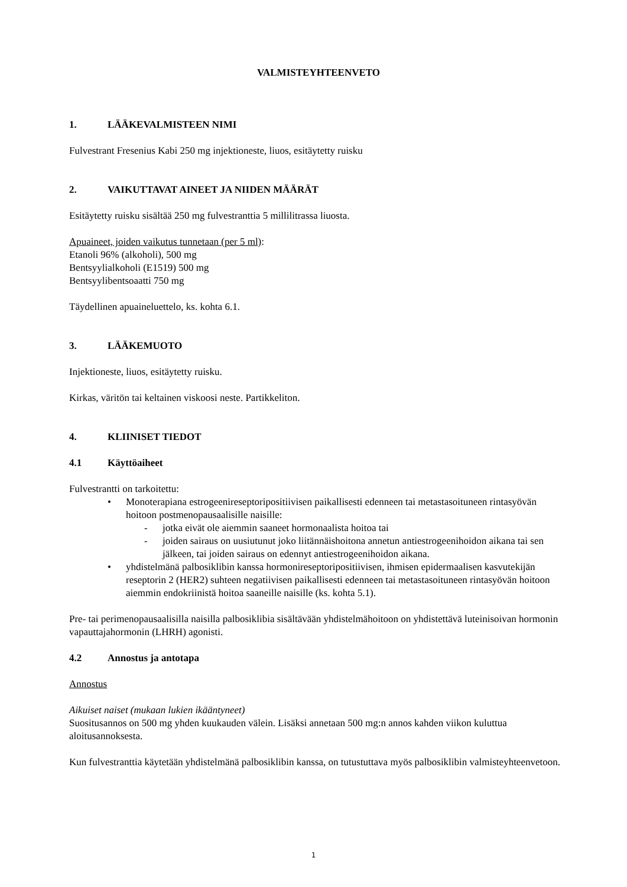VALMISTEYHTEENVETO
1. LÄÄKEVALMISTEEN NIMI
Fulvestrant Fresenius Kabi 250 mg injektioneste, liuos, esitäytetty ruisku
2. VAIKUTTAVAT AINEET JA NIIDEN MÄÄRÄT
Esitäytetty ruisku sisältää 250 mg fulvestranttia 5 millilitrassa liuosta.
Apuaineet, joiden vaikutus tunnetaan (per 5 ml):
Etanoli 96% (alkoholi), 500 mg
Bentsyylialkoholi (E1519) 500 mg
Bentsyylibentsoaatti 750 mg
Täydellinen apuaineluettelo, ks. kohta 6.1.
3. LÄÄKEMUOTO
Injektioneste, liuos, esitäytetty ruisku.
Kirkas, väritön tai keltainen viskoosi neste. Partikkeliton.
4. KLIINISET TIEDOT
4.1 Käyttöaiheet
Fulvestrantti on tarkoitettu:
• Monoterapiana estrogeenireseptoripositiivisen paikallisesti edenneen tai metastasoituneen rintasyövän hoitoon postmenopausaalisille naisille:
- jotka eivät ole aiemmin saaneet hormonaalista hoitoa tai
- joiden sairaus on uusiutunut joko liitännäishoitona annetun antiestrogeenihoidon aikana tai sen jälkeen, tai joiden sairaus on edennyt antiestrogeenihoidon aikana.
• yhdistelmänä palbosiklibin kanssa hormonireseptoripositiivisen, ihmisen epidermaalisen kasvutekijän reseptorin 2 (HER2) suhteen negatiivisen paikallisesti edenneen tai metastasoituneen rintasyövän hoitoon aiemmin endokriinistä hoitoa saaneille naisille (ks. kohta 5.1).
Pre- tai perimenopausaalisilla naisilla palbosiklibia sisältävään yhdistelmähoitoon on yhdistettävä luteinisoivan hormonin vapauttajahormonin (LHRH) agonisti.
4.2 Annostus ja antotapa
Annostus
Aikuiset naiset (mukaan lukien ikääntyneet)
Suositusannos on 500 mg yhden kuukauden välein. Lisäksi annetaan 500 mg:n annos kahden viikon kuluttua aloitusannoksesta.
Kun fulvestranttia käytetään yhdistelmänä palbosiklibin kanssa, on tutustuttava myös palbosiklibin valmisteyhteenvetoon.
1